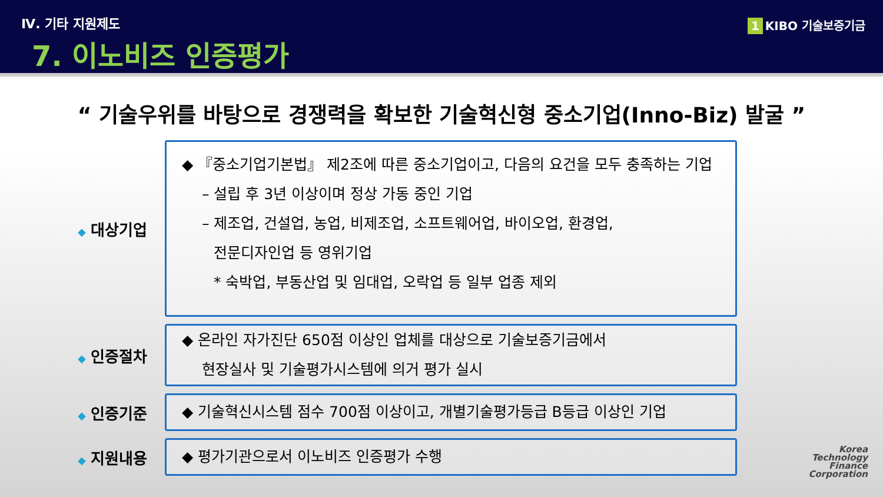Ⅳ. 기타 지원제도
7. 이노비즈 인증평가
1 KIBO 기술보증기금
“ 기술우위를 바탕으로 경쟁력을 확보한 기술혁신형 중소기업(Inno-Biz) 발굴 ”
◆ 대상기업
◆ 『중소기업기본법』 제2조에 따른 중소기업이고, 다음의 요건을 모두 충족하는 기업
– 설립 후 3년 이상이며 정상 가동 중인 기업
– 제조업, 건설업, 농업, 비제조업, 소프트웨어업, 바이오업, 환경업,
전문디자인업 등 영위기업
* 숙박업, 부동산업 및 임대업, 오락업 등 일부 업종 제외
◆ 인증절차
◆ 온라인 자가진단 650점 이상인 업체를 대상으로 기술보증기금에서
현장실사 및 기술평가시스템에 의거 평가 실시
◆ 인증기준
◆ 기술혁신시스템 점수 700점 이상이고, 개별기술평가등급 B등급 이상인 기업
◆ 지원내용
◆ 평가기관으로서 이노비즈 인증평가 수행
Korea
Technology
Finance
Corporation